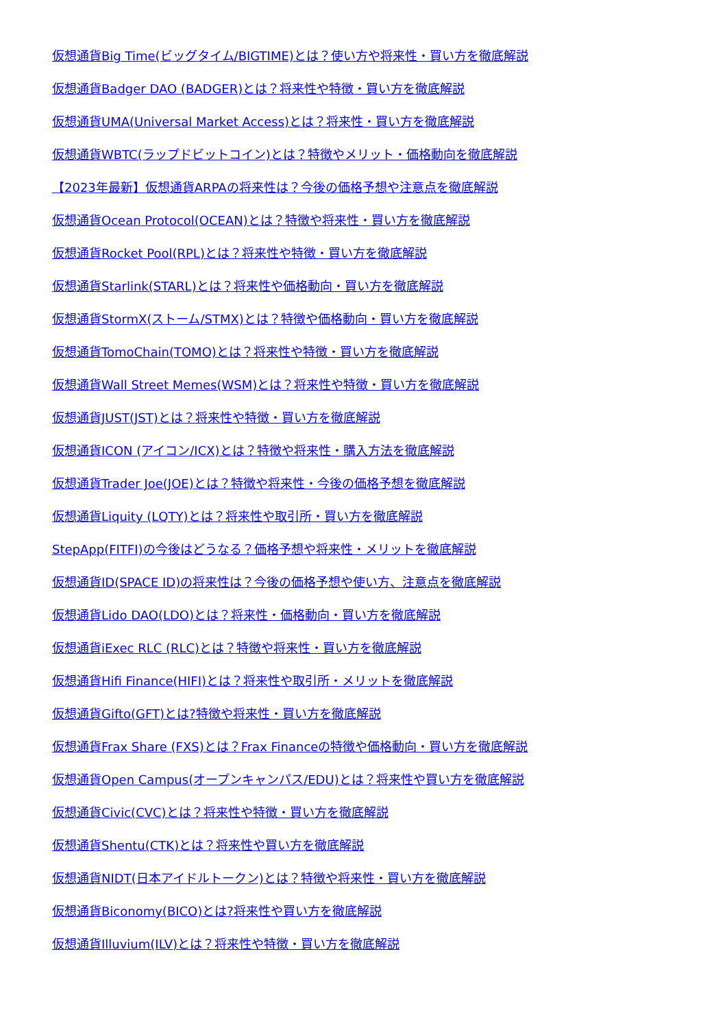仮想通貨Big Time(ビッグタイム/BIGTIME)とは？使い方や将来性・買い方を徹底解説
仮想通貨Badger DAO (BADGER)とは？将来性や特徴・買い方を徹底解説
仮想通貨UMA(Universal Market Access)とは？将来性・買い方を徹底解説
仮想通貨WBTC(ラップドビットコイン)とは？特徴やメリット・価格動向を徹底解説
【2023年最新】仮想通貨ARPAの将来性は？今後の価格予想や注意点を徹底解説
仮想通貨Ocean Protocol(OCEAN)とは？特徴や将来性・買い方を徹底解説
仮想通貨Rocket Pool(RPL)とは？将来性や特徴・買い方を徹底解説
仮想通貨Starlink(STARL)とは？将来性や価格動向・買い方を徹底解説
仮想通貨StormX(ストーム/STMX)とは？特徴や価格動向・買い方を徹底解説
仮想通貨TomoChain(TOMO)とは？将来性や特徴・買い方を徹底解説
仮想通貨Wall Street Memes(WSM)とは？将来性や特徴・買い方を徹底解説
仮想通貨JUST(JST)とは？将来性や特徴・買い方を徹底解説
仮想通貨ICON (アイコン/ICX)とは？特徴や将来性・購入方法を徹底解説
仮想通貨Trader Joe(JOE)とは？特徴や将来性・今後の価格予想を徹底解説
仮想通貨Liquity (LQTY)とは？将来性や取引所・買い方を徹底解説
StepApp(FITFI)の今後はどうなる？価格予想や将来性・メリットを徹底解説
仮想通貨ID(SPACE ID)の将来性は？今後の価格予想や使い方、注意点を徹底解説
仮想通貨Lido DAO(LDO)とは？将来性・価格動向・買い方を徹底解説
仮想通貨iExec RLC (RLC)とは？特徴や将来性・買い方を徹底解説
仮想通貨Hifi Finance(HIFI)とは？将来性や取引所・メリットを徹底解説
仮想通貨Gifto(GFT)とは?特徴や将来性・買い方を徹底解説
仮想通貨Frax Share (FXS)とは？Frax Financeの特徴や価格動向・買い方を徹底解説
仮想通貨Open Campus(オープンキャンパス/EDU)とは？将来性や買い方を徹底解説
仮想通貨Civic(CVC)とは？将来性や特徴・買い方を徹底解説
仮想通貨Shentu(CTK)とは？将来性や買い方を徹底解説
仮想通貨NIDT(日本アイドルトークン)とは？特徴や将来性・買い方を徹底解説
仮想通貨Biconomy(BICO)とは?将来性や買い方を徹底解説
仮想通貨Illuvium(ILV)とは？将来性や特徴・買い方を徹底解説